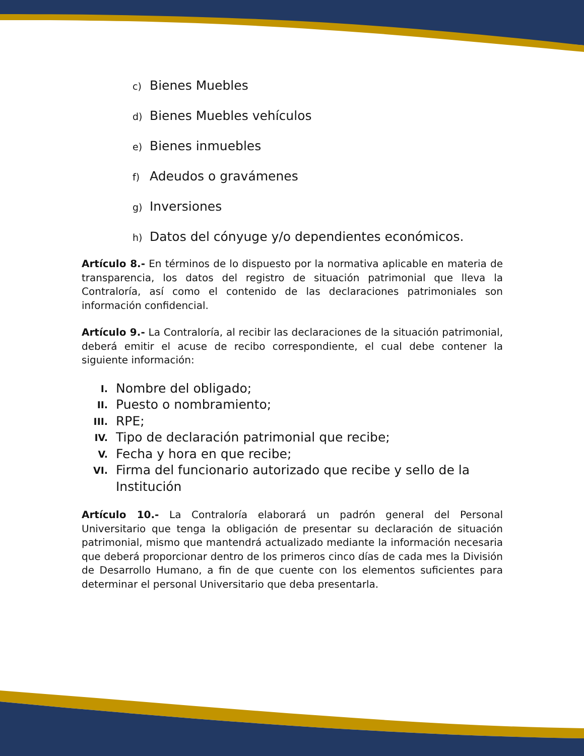c) Bienes Muebles
d) Bienes Muebles vehículos
e) Bienes inmuebles
f) Adeudos o gravámenes
g) Inversiones
h) Datos del cónyuge y/o dependientes económicos.
Artículo 8.- En términos de lo dispuesto por la normativa aplicable en materia de transparencia, los datos del registro de situación patrimonial que lleva la Contraloría, así como el contenido de las declaraciones patrimoniales son información confidencial.
Artículo 9.- La Contraloría, al recibir las declaraciones de la situación patrimonial, deberá emitir el acuse de recibo correspondiente, el cual debe contener la siguiente información:
I. Nombre del obligado;
II. Puesto o nombramiento;
III. RPE;
IV. Tipo de declaración patrimonial que recibe;
V. Fecha y hora en que recibe;
VI. Firma del funcionario autorizado que recibe y sello de la Institución
Artículo 10.- La Contraloría elaborará un padrón general del Personal Universitario que tenga la obligación de presentar su declaración de situación patrimonial, mismo que mantendrá actualizado mediante la información necesaria que deberá proporcionar dentro de los primeros cinco días de cada mes la División de Desarrollo Humano, a fin de que cuente con los elementos suficientes para determinar el personal Universitario que deba presentarla.